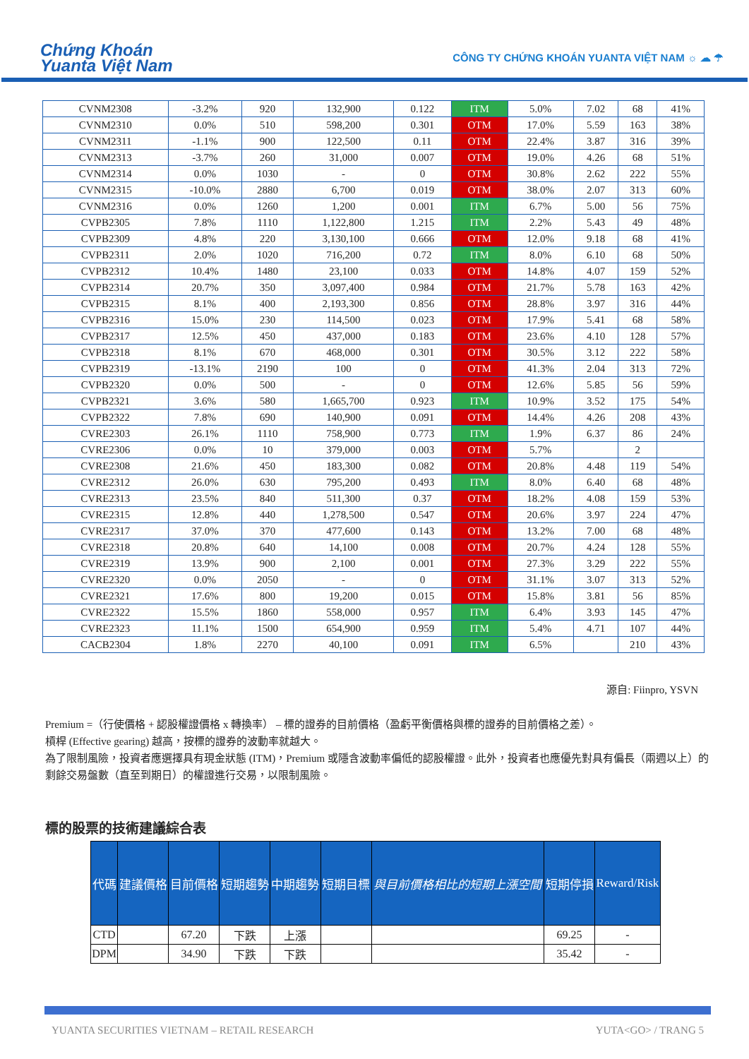Chứng Khoán
Yuanta Việt Nam
CÔNG TY CHỨNG KHOÁN YUANTA VIỆT NAM ☼ ☁ ☂
| CVNM2308 | -3.2% | 920 | 132,900 | 0.122 | ITM | 5.0% | 7.02 | 68 | 41% |
| CVNM2310 | 0.0% | 510 | 598,200 | 0.301 | OTM | 17.0% | 5.59 | 163 | 38% |
| CVNM2311 | -1.1% | 900 | 122,500 | 0.11 | OTM | 22.4% | 3.87 | 316 | 39% |
| CVNM2313 | -3.7% | 260 | 31,000 | 0.007 | OTM | 19.0% | 4.26 | 68 | 51% |
| CVNM2314 | 0.0% | 1030 | - | 0 | OTM | 30.8% | 2.62 | 222 | 55% |
| CVNM2315 | -10.0% | 2880 | 6,700 | 0.019 | OTM | 38.0% | 2.07 | 313 | 60% |
| CVNM2316 | 0.0% | 1260 | 1,200 | 0.001 | ITM | 6.7% | 5.00 | 56 | 75% |
| CVPB2305 | 7.8% | 1110 | 1,122,800 | 1.215 | ITM | 2.2% | 5.43 | 49 | 48% |
| CVPB2309 | 4.8% | 220 | 3,130,100 | 0.666 | OTM | 12.0% | 9.18 | 68 | 41% |
| CVPB2311 | 2.0% | 1020 | 716,200 | 0.72 | ITM | 8.0% | 6.10 | 68 | 50% |
| CVPB2312 | 10.4% | 1480 | 23,100 | 0.033 | OTM | 14.8% | 4.07 | 159 | 52% |
| CVPB2314 | 20.7% | 350 | 3,097,400 | 0.984 | OTM | 21.7% | 5.78 | 163 | 42% |
| CVPB2315 | 8.1% | 400 | 2,193,300 | 0.856 | OTM | 28.8% | 3.97 | 316 | 44% |
| CVPB2316 | 15.0% | 230 | 114,500 | 0.023 | OTM | 17.9% | 5.41 | 68 | 58% |
| CVPB2317 | 12.5% | 450 | 437,000 | 0.183 | OTM | 23.6% | 4.10 | 128 | 57% |
| CVPB2318 | 8.1% | 670 | 468,000 | 0.301 | OTM | 30.5% | 3.12 | 222 | 58% |
| CVPB2319 | -13.1% | 2190 | 100 | 0 | OTM | 41.3% | 2.04 | 313 | 72% |
| CVPB2320 | 0.0% | 500 | - | 0 | OTM | 12.6% | 5.85 | 56 | 59% |
| CVPB2321 | 3.6% | 580 | 1,665,700 | 0.923 | ITM | 10.9% | 3.52 | 175 | 54% |
| CVPB2322 | 7.8% | 690 | 140,900 | 0.091 | OTM | 14.4% | 4.26 | 208 | 43% |
| CVRE2303 | 26.1% | 1110 | 758,900 | 0.773 | ITM | 1.9% | 6.37 | 86 | 24% |
| CVRE2306 | 0.0% | 10 | 379,000 | 0.003 | OTM | 5.7% | | 2 | |
| CVRE2308 | 21.6% | 450 | 183,300 | 0.082 | OTM | 20.8% | 4.48 | 119 | 54% |
| CVRE2312 | 26.0% | 630 | 795,200 | 0.493 | ITM | 8.0% | 6.40 | 68 | 48% |
| CVRE2313 | 23.5% | 840 | 511,300 | 0.37 | OTM | 18.2% | 4.08 | 159 | 53% |
| CVRE2315 | 12.8% | 440 | 1,278,500 | 0.547 | OTM | 20.6% | 3.97 | 224 | 47% |
| CVRE2317 | 37.0% | 370 | 477,600 | 0.143 | OTM | 13.2% | 7.00 | 68 | 48% |
| CVRE2318 | 20.8% | 640 | 14,100 | 0.008 | OTM | 20.7% | 4.24 | 128 | 55% |
| CVRE2319 | 13.9% | 900 | 2,100 | 0.001 | OTM | 27.3% | 3.29 | 222 | 55% |
| CVRE2320 | 0.0% | 2050 | - | 0 | OTM | 31.1% | 3.07 | 313 | 52% |
| CVRE2321 | 17.6% | 800 | 19,200 | 0.015 | OTM | 15.8% | 3.81 | 56 | 85% |
| CVRE2322 | 15.5% | 1860 | 558,000 | 0.957 | ITM | 6.4% | 3.93 | 145 | 47% |
| CVRE2323 | 11.1% | 1500 | 654,900 | 0.959 | ITM | 5.4% | 4.71 | 107 | 44% |
| CACB2304 | 1.8% | 2270 | 40,100 | 0.091 | ITM | 6.5% | | 210 | 43% |
源自: Fiinpro, YSVN
Premium =（行使價格 + 認股權證價格 x 轉換率） – 標的證券的目前價格（盈虧平衡價格與標的證券的目前價格之差）。
槓桿 (Effective gearing) 越高，按標的證券的波動率就越大。
為了限制風險，投資者應選擇具有現金狀態 (ITM)，Premium 或隱含波動率偏低的認股權證。此外，投資者也應優先對具有偏長（兩週以上）的剩餘交易盤數（直至到期日）的權證進行交易，以限制風險。
標的股票的技術建議綜合表
| 代碼 | 建議價格 | 目前價格 | 短期趨勢 | 中期趨勢 | 短期目標 | 與目前價格相比的短期上漲空間 | 短期停損 | Reward/Risk |
| --- | --- | --- | --- | --- | --- | --- | --- | --- |
| CTD | | 67.20 | 下跌 | 上漲 | | | 69.25 | - |
| DPM | | 34.90 | 下跌 | 下跌 | | | 35.42 | - |
YUANTA SECURITIES VIETNAM – RETAIL RESEARCH YUTA<GO> / TRANG 5